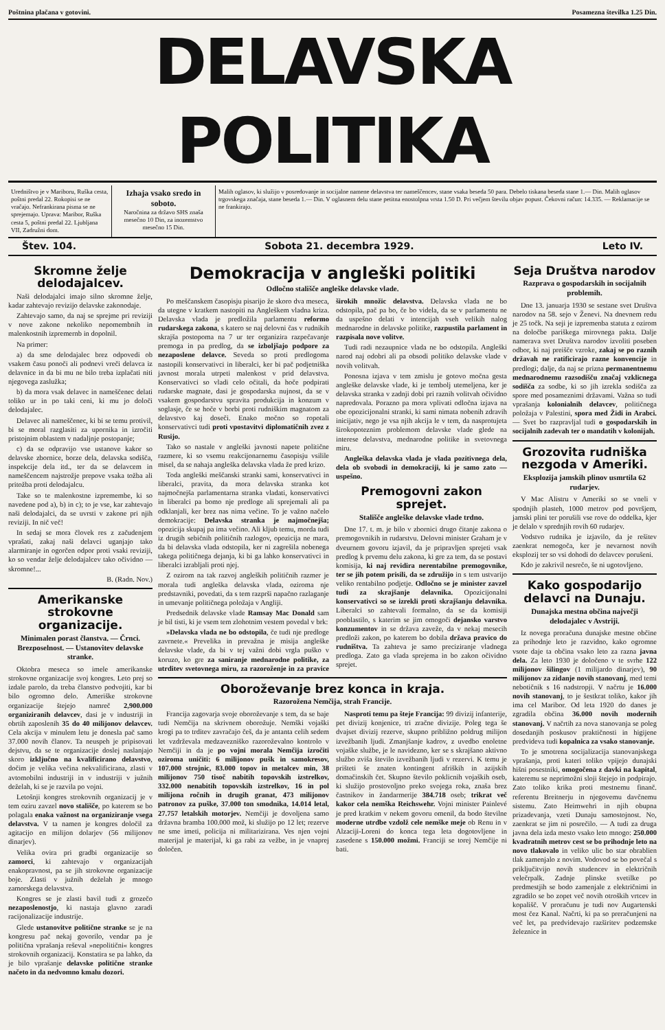Poštnina plačana v gotovini. Posamezna številka 1.25 Din.
DELAVSKA POLITIKA
Uredništvo je v Mariboru, Ruška cesta, poštni predal 22. Rokopisi se ne vračajo. Nefrankirana pisma se ne sprejemajo. Uprava: Maribor, Ruška cesta 5, poštni predal 22. Ljubljana VII, Zadružni dom.
Izhaja vsako sredo in soboto.
Naročnina za državo SHS znaša mesečno 10 Din, za inozemstvo mesečno 15 Din.
Malih oglasov, ki služijo v posredovanje in socijalne namene delavstva ter nameščencev, stane vsaka beseda 50 para. Debelo tiskana beseda stane 1.— Din. Malih oglasov trgovskega značaja, stane beseda 1.— Din. V oglasnem delu stane petitna enostolpna vrsta 1.50 D. Pri večjem številu objav popust. Čekovni račun: 14.335. — Reklamacije se ne frankirajo.
Štev. 104. Sobota 21. decembra 1929. Leto IV.
Skromne želje delodajalcev.
Naši delodajalci imajo silno skromne želje, kadar zahtevajo revizijo delavske zakonodaje.
Zahtevajo samo, da naj se sprejme pri reviziji v nove zakone nekoliko nepomembnih in malenkostnih izpremernb in dopolnil.
Na primer:
a) da sme delodajalec brez odpovedi ob vsakem času ponoči ali podnevi vreči delavca iz delavnice in da bi mu ne bilo treba izplačati niti njegovega zaslužka;
b) da mora vsak delavec in nameščenec delati toliko ur in po taki ceni, ki mu jo določi delodajalec.
Delavec ali nameščenec, ki bi se temu protivil, bi se moral razglasiti za upornika in izročiti pristojnim oblastem v nadaljnje postopanje;
c) da se odpravijo vse ustanove kakor so delavske zbornice, borze dela, delavska sodišča, inspekcije dela itd., ter da se delavcem in nameščencem najstrožje prepove vsaka tožba ali pritožba proti delodajalcu.
Take so te malenkostne izpremembe, ki so navedene pod a), b) in c); to je vse, kar zahtevajo naši delodajalci, da se uvrsti v zakone pri njih reviziji. In nič več!
In sedaj se mora človek res z začudenjem vprašati, zakaj naši delavci uganjajo tako alarmiranje in ogorčen odpor proti vsaki reviziji, ko so vendar želje delodajalcev tako očividno — skromne!...
B. (Radn. Nov.)
Amerikanske strokovne organizacije.
Minimalen porast članstva. — Črnci. Brezposelnost. — Ustanovitev delavske stranke.
Oktobra meseca so imele amerikanske strokovne organizacije svoj kongres. Leto prej so izdale parolo, da treba članstvo podvojiti, kar bi bilo ogromno delo. Ameriške strokovne organizacije štejejo namreč 2,900.000 organiziranih delavcev, dasi je v industriji in obrtih zaposlenih 35 do 40 milijonov delavcev. Cela akcija v minulem letu je donesla pač samo 37.000 novih članov. Ta neuspeh je pripisovati dejstvu, da se te organizacije doslej naslanjajo skoro izključno na kvalificirano delavstvo, dočim je velika večina nekvalificirana, zlasti v avtomobilni industriji in v industriji v južnih deželah, ki se je razvila po vojni.
Letošnji kongres strokovnih organizacij je v tem oziru zavzel novo stališče, po katerem se bo polagala enaka važnost na organiziranje vsega delavstva. V ta namen je kongres določil za agitacijo en milijon dolarjev (56 milijonov dinarjev).
Velika ovira pri gradbi organizacije so zamorci, ki zahtevajo v organizacijah enakopravnost, pa se jih strokovne organizacije boje. Zlasti v južnih deželah je mnogo zamorskega delavstva.
Kongres se je zlasti bavil tudi z grozečo nezaposlenostjo, ki nastaja glavno zaradi racijonalizacije industrije.
Glede ustanovitve politične stranke se je na kongresu pač nekaj govorilo, vendar pa je politična vprašanja reševal »nepolitični« kongres strokovnih organizacij. Konstatira se pa lahko, da je bilo vprašanje delavske politične stranke načeto in da nedvomno kmalu dozori.
Demokracija v angleški politiki
Odločno stališče angleške delavske vlade.
Po meščanskem časopisju pisarijo že skoro dva meseca, da utegne v kratkem nastopiti na Angleškem vladna kriza. Delavska vlada je predložila parlamentu reformo rudarskega zakona, s katero se naj delovni čas v rudnikih skrajša postopoma na 7 ur ter organizira razpečavanje premoga in pa predlog, da se izboljšajo podpore za nezaposlene delavce. Seveda so proti predlogoma nastopili konservativci in liberalci, ker bi pač podjetniška javnost morala utrpeti malenkost v prid delavstva. Konservativci so vladi celo očitali, da hoče podpirati rudarske magnate, dasi je gospodarska nujnost, da se v vsakem gospodarstvu spravita produkcija in konzum v soglasje, če se hoče v borbi proti rudniškim magnatom za delavstvo kaj doseči. Enako močno so ropotali konservativci tudi proti vpostavitvi diplomatičnih zvez z Rusijo.
Tako so nastale v angleški javnosti napete politične razmere, ki so vsemu reakcijonarnemu časopisju vsilile misel, da se nahaja angleška delavska vlada že pred krizo.
Toda angleški meščanski stranki sami, konservativci in liberalci, pravita, da mora delavska stranka kot najmočnejša parlamentarna stranka vladati, konservativci in liberalci pa bomo nje predloge ali sprejemali ali pa odklanjali, ker brez nas nima večine. To je važno načelo demokracije: Delavska stranka je najmočnejša; opozicija skupaj pa ima večino. Ali kljub temu, morda tudi iz drugih sebičnih političnih razlogov, opozicija ne mara, da bi delavska vlada odstopila, ker ni zagrešila nobenega takega političnega dejanja, ki bi ga lahko konservativci in liberalci izrabljali proti njej.
Z ozirom na tak razvoj angleških političnih razmer je morala tudi angleška delavska vlada, oziroma nje predstavniki, povedati, da s tem razprši napačno razlaganje in umevanje političnega položaja v Angliji.
Predsednik delavske vlade Ramsay Mac Donald sam je bil tisti, ki je vsem tem zlohotnim vestem povedal v brk:
»Delavska vlada ne bo odstopila, če tudi nje predloge zavrnete.« Prevelika in prevažna je misija angleške delavske vlade, da bi v tej važni dobi vrgla puško v koruzo, ko gre za saniranje mednarodne politike, za utrditev svetovnega miru, za razoroženje in za pravice širokih množic delavstva. Delavska vlada ne bo odstopila, pač pa bo, če bo videla, da se v parlamentu ne da uspešno delati v intencijah vseh velikih nalog mednarodne in delavske politike, razpustila parlament in razpisala nove volitve.
Tudi radi nezaupnice vlada ne bo odstopila. Angleški narod naj odobri ali pa obsodi politiko delavske vlade v novih volitvah.
Ponosna izjava v tem zmislu je gotovo močna gesta angleške delavske vlade, ki je tembolj utemeljena, ker je delavska stranka v zadnji dobi pri raznih volitvah očividno napredovala. Porazno pa mora vplivati odločna izjava na obe opozicijonalni stranki, ki sami nimata nobenih zdravih inicijativ, nego je vsa njih akcija le v tem, da nasprotujeta širokopoteznim problemom delavske vlade glede na interese delavstva, mednarodne politike in svetovnega miru.
Angleška delavska vlada je vlada pozitivnega dela, dela ob svobodi in demokraciji, ki je samo zato — uspešno.
Premogovni zakon sprejet.
Stališče angleške delavske vlade trdno.
Dne 17. t. m. je bilo v zbornici drugo čitanje zakona o premogovnikih in rudarstvu. Delovni minister Graham je v dveurnem govoru izjavil, da je pripravljen sprejeti vsak predlog k prvemu delu zakona, ki gre za tem, da se postavi komisija, ki naj revidira nerentabilne premogovnike, ter se jih potem prisili, da se združijo in s tem ustvarijo veliko rentabilno podjetje. Odločno se je minister zavzel tudi za skrajšanje delavnika. Opozicijonalni konservativci so se izrekli proti skrajšanju delavnika. Liberalci so zahtevali formalno, da se da komisiji pooblastilo, s katerim se jim omogoči dejansko varstvo konzumentov in se država zaveže, da v nekaj mesecih predloži zakon, po katerem bo dobila država pravico do rudništva. Ta zahteva je samo preciziranje vladnega predloga. Zato ga vlada sprejema in bo zakon očividno sprejet.
Oboroževanje brez konca in kraja.
Razorožena Nemčija, strah Francije.
Francija zagovarja svoje oboroževanje s tem, da se baje tudi Nemčija na skrivnem oborožuje. Nemški vojaški krogi pa to trditev zavračajo češ, da je antanta celih sedem let vzdrževala medzavezniško razoroževalno kontrolo v Nemčiji in da je po vojni morala Nemčija izročiti oziroma uničiti: 6 milijonov pušk in samokresov, 107.000 strojnic, 83.000 topov in metalcev min, 38 milijonov 750 tisoč nabitih topovskih izstrelkov, 332.000 nenabitih topovskih izstrelkov, 16 in pol milijona ročnih in drugih granat, 473 milijonov patronov za puške, 37.000 ton smodnika, 14.014 letal, 27.757 letalskih motorjev. Nemčiji je dovoljena samo državna bramba 100.000 mož, ki služijo po 12 let; rezerve ne sme imeti, policija ni militarizirana. Ves njen vojni materijal je materijal, ki ga rabi za vežbe, in je vnaprej določen.
Nasproti temu pa šteje Francija: 99 divizij infanterije, pet divizij konjenice, tri zračne divizije. Poleg tega še dvajset divizij rezerve, skupno približno poldrug milijon izvežbanih ljudi. Zmanjšanje kadrov, z uvedbo enoletne vojaške službe, je le navidezno, ker se s skrajšano aktivno službo zviša število izvežbanih ljudi v rezervi. K temu je prišteti še znaten kontingent afriških in azijskih domačinskih čet. Skupno število poklicnih vojaških oseb, ki služijo prostovoljno preko svojega roka, znaša brez častnikov in žandarmerije 384.718 oseb; trikrat več kakor cela nemška Reichswehr. Vojni minister Painlevé je pred kratkim v nekem govoru omenil, da bodo številne moderne utrdbe vzdolž cele nemške meje ob Renu in v Alzaciji-Loreni do konca tega leta dogotovljene in zasedene s 150.000 možmi. Franciji se torej Nemčije ni bati.
Seja Društva narodov
Razprava o gospodarskih in socijalnih problemih.
Dne 13. januarja 1930 se sestane svet Društva narodov na 58. sejo v Ženevi. Na dnevnem redu je 25 točk. Na seji je izpremenba statuta z ozirom na določbe pariškega mirovnega pakta. Dalje namerava svet Društva narodov izvoliti poseben odbor, ki naj preišče vzroke, zakaj se po raznih državah ne ratificirajo razne konvencije in predlogi; dalje, da naj se prizna permanentnemu mednarodnemu razsodišču značaj vzklicnega sodišča za sodbe, ki so jih izrekla sodišča za spore med posameznimi državami. Važna so tudi vprašanja kolonialnih delavcev, političnega položaja v Palestini, spora med Židi in Arabci. — Svet bo razpravljal tudi o gospodarskih in socijalnih zadevah ter o mandatih v kolonijah.
Grozovita rudniška nezgoda v Ameriki.
Eksplozija jamskih plinov usmrtila 62 rudarjev.
V Mac Alistru v Ameriki so se vneli v spodnjih plasteh, 1000 metrov pod površjem, jamski plini ter porušili vse rove do oddelka, kjer je delalo v sprednjih rovih 60 rudarjev.
Vodstvo rudnika je izjavilo, da je rešitev zaenkrat nemogoča, ker je nevarnost novih eksplozij ter so vsi dohodi do delavcev porušeni.
Kdo je zakrivil nesrečo, še ni ugotovljeno.
Kako gospodarijo delavci na Dunaju.
Dunajska mestna občina največji delodajalec v Avstriji.
Iz novega proračuna dunajske mestne občine za prihodnje leto je razvidno, kako ogromne vsote daje ta občina vsako leto za razna javna dela. Za leto 1930 je določeno v te svrhe 122 milijonov šilingov (1 milijardo dinarjev), 90 milijonov za zidanje novih stanovanj, med temi nebotičnik s 16 nadstropji. V načrtu je 16.000 novih stanovanj, to je šestkrat toliko, kakor jih ima cel Maribor. Od leta 1920 do danes je zgradila občina 36.000 novih modernih stanovanj. V načrtih za nova stanovanja se poleg dosedanjih poskusov praktičnosti in higijene predvideva tudi kopalnica za vsako stanovanje.
To je smotrena socijalizacija stanovanjskega vprašanja, proti kateri toliko vpijejo dunajski hišni posestniki, omogočena z davki na kapital, kateremu se neprimožni sloji štejejo in podpirajo. Zato toliko krika proti mestnemu finanč. referentu Breitnerju in njegovemu davčnemu sistemu. Zato Heimwehri in njih obupna prizadevanja, vzeti Dunaju samostojnost. No, zaenkrat se jim ni posrečilo. — A tudi za druga javna dela izda mesto vsako leto mnogo: 250.000 kvadratnih metrov cest se bo prihodnje leto na novo tlakovalo in veliko ulic bo star obrablien tlak zamenjalo z novim. Vodovod se bo povečal s priključitvijo novih studencev in električnih velečrpalk. Zadnje plinske svetilke po predmestjih se bodo zamenjale z električnimi in zgradilo se bo zopet več novih otroških vrtcev in kopališč. V proračunu je tudi nov Augartenski most čez Kanal. Načrti, ki pa so preračunjeni na več let, pa predvidevajo razširitev podzemske železnice in